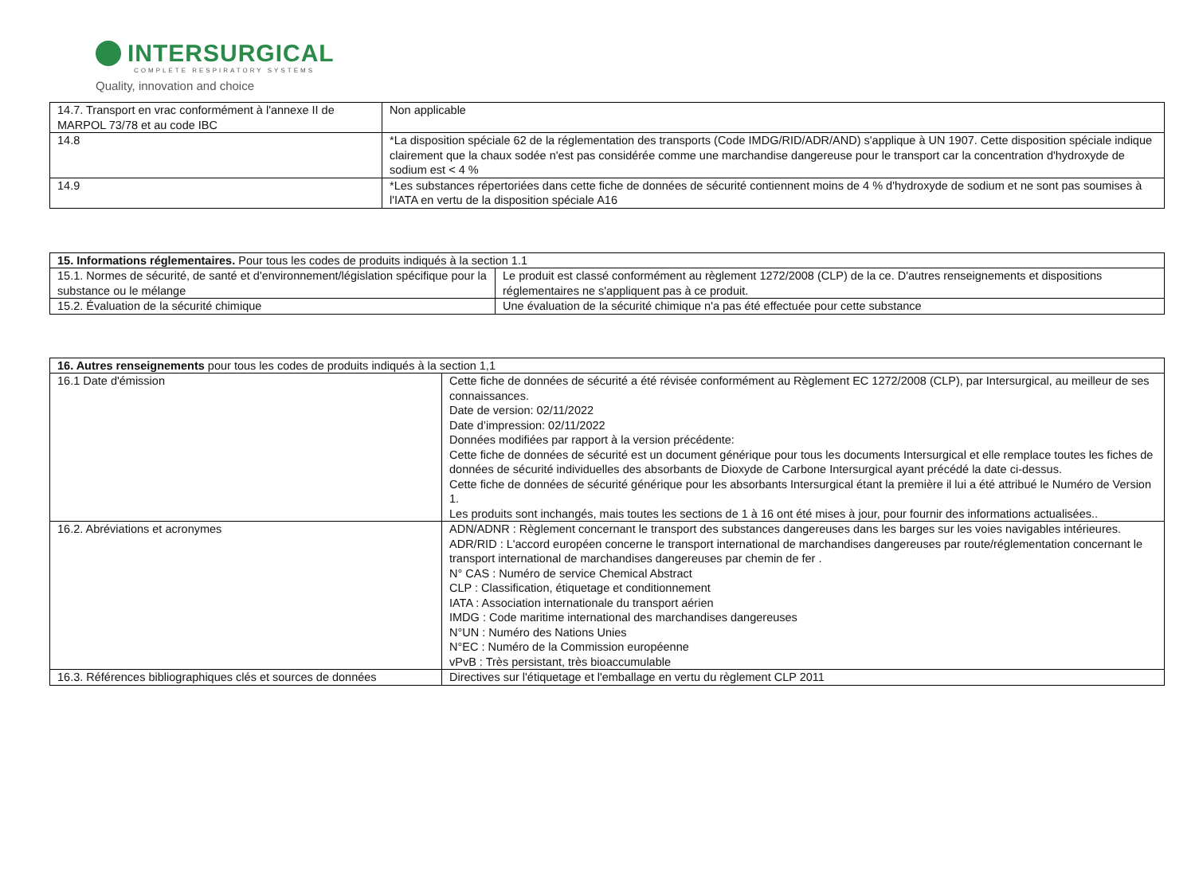INTERSURGICAL
COMPLETE RESPIRATORY SYSTEMS
Quality, innovation and choice
| 14.7. Transport en vrac conformément à l'annexe II de MARPOL 73/78 et au code IBC | Non applicable |
| 14.8 | *La disposition spéciale 62 de la réglementation des transports (Code IMDG/RID/ADR/AND) s'applique à UN 1907. Cette disposition spéciale indique clairement que la chaux sodée n'est pas considérée comme une marchandise dangereuse pour le transport car la concentration d'hydroxyde de sodium est < 4 % |
| 14.9 | *Les substances répertoriées dans cette fiche de données de sécurité contiennent moins de 4 % d'hydroxyde de sodium et ne sont pas soumises à l'IATA en vertu de la disposition spéciale A16 |
| 15. Informations réglementaires. Pour tous les codes de produits indiqués à la section 1.1 | |
| 15.1. Normes de sécurité, de santé et d'environnement/législation spécifique pour la substance ou le mélange | Le produit est classé conformément au règlement 1272/2008 (CLP) de la ce. D'autres renseignements et dispositions réglementaires ne s'appliquent pas à ce produit. |
| 15.2. Évaluation de la sécurité chimique | Une évaluation de la sécurité chimique n'a pas été effectuée pour cette substance |
| 16. Autres renseignements pour tous les codes de produits indiqués à la section 1,1 | |
| 16.1 Date d'émission | Cette fiche de données de sécurité a été révisée conformément au Règlement EC 1272/2008 (CLP), par Intersurgical, au meilleur de ses connaissances. Date de version: 02/11/2022 Date d’impression: 02/11/2022 Données modifiées par rapport à la version précédente: Cette fiche de données de sécurité est un document générique pour tous les documents Intersurgical et elle remplace toutes les fiches de données de sécurité individuelles des absorbants de Dioxyde de Carbone Intersurgical ayant précédé la date ci-dessus. Cette fiche de données de sécurité générique pour les absorbants Intersurgical étant la première il lui a été attribué le Numéro de Version 1. Les produits sont inchangés, mais toutes les sections de 1 à 16 ont été mises à jour, pour fournir des informations actualisées.. |
| 16.2. Abréviations et acronymes | ADN/ADNR : Règlement concernant le transport des substances dangereuses dans les barges sur les voies navigables intérieures. ADR/RID : L'accord européen concerne le transport international de marchandises dangereuses par route/réglementation concernant le transport international de marchandises dangereuses par chemin de fer . N° CAS : Numéro de service Chemical Abstract CLP : Classification, étiquetage et conditionnement IATA : Association internationale du transport aérien IMDG : Code maritime international des marchandises dangereuses N°UN : Numéro des Nations Unies N°EC : Numéro de la Commission européenne vPvB : Très persistant, très bioaccumulable |
| 16.3. Références bibliographiques clés et sources de données | Directives sur l'étiquetage et l'emballage en vertu du règlement CLP 2011 |